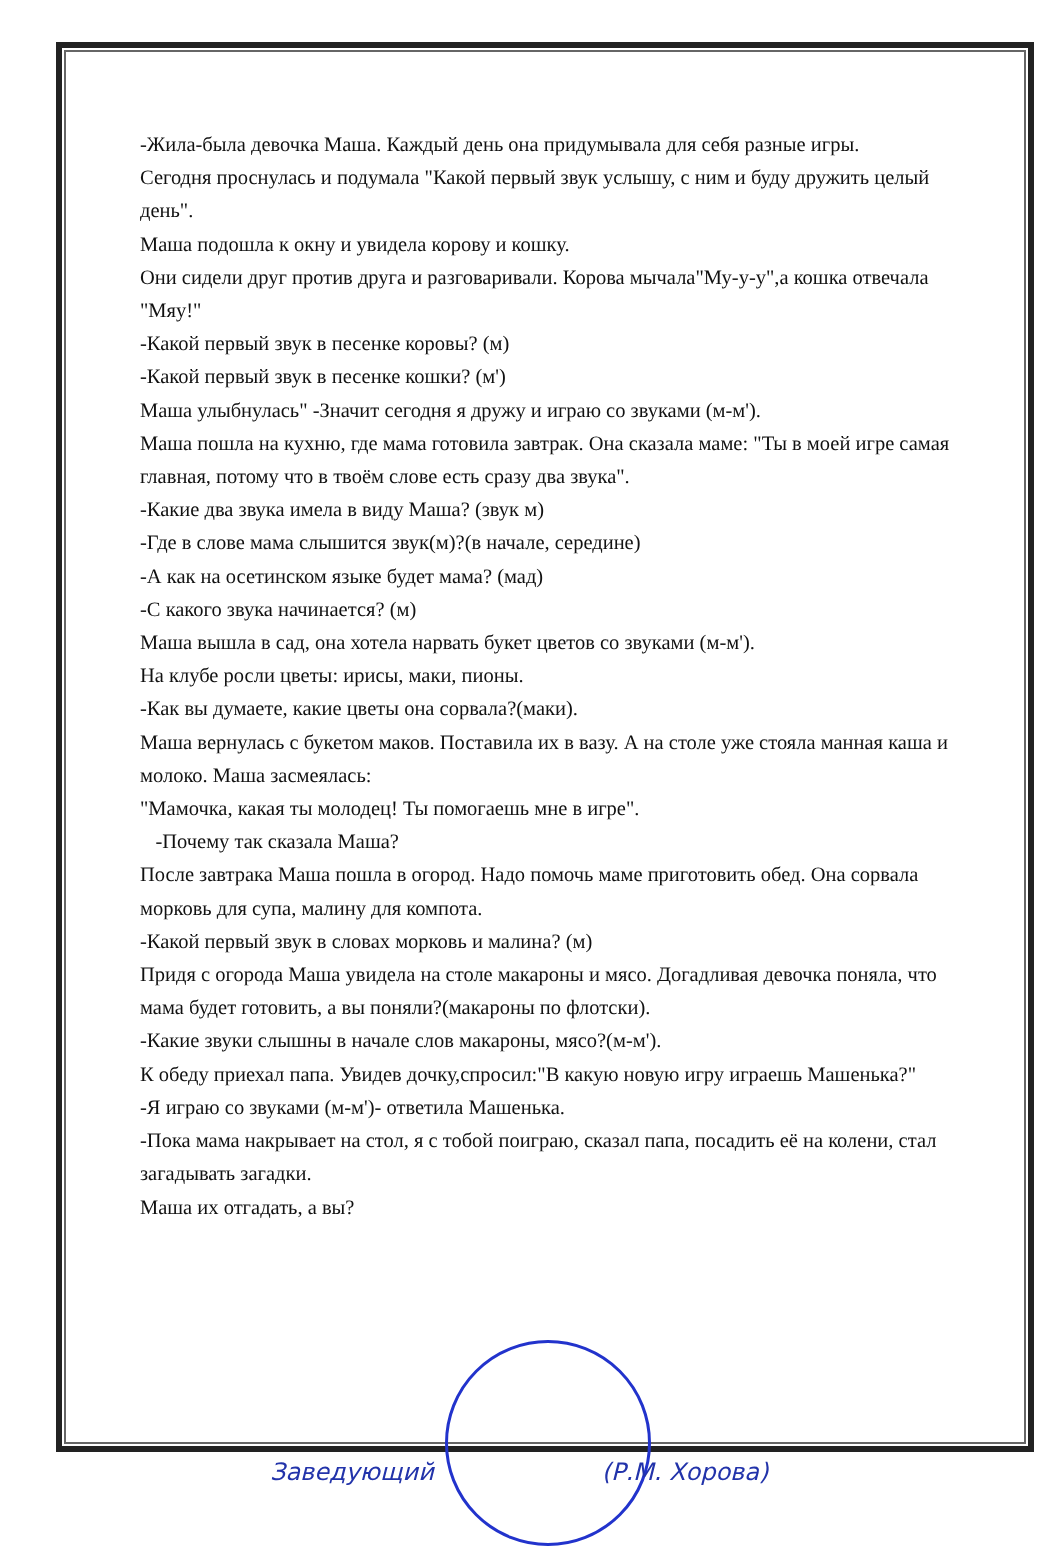-Жила-была девочка Маша. Каждый день она придумывала для себя разные игры.
Сегодня проснулась и подумала "Какой первый звук услышу, с ним и буду дружить целый день".
Маша подошла к окну и увидела корову и кошку.
Они сидели друг против друга и разговаривали. Корова мычала"Му-у-у",а кошка отвечала "Мяу!"
-Какой первый звук в песенке коровы? (м)
-Какой первый звук в песенке кошки? (м')
Маша улыбнулась" -Значит сегодня я дружу и играю со звуками (м-м').
Маша пошла на кухню, где мама готовила завтрак. Она сказала маме: "Ты в моей игре самая главная, потому что в твоём слове есть сразу два звука".
-Какие два звука имела в виду Маша? (звук м)
-Где в слове мама слышится звук(м)?(в начале, середине)
-А как на осетинском языке будет мама? (мад)
-С какого звука начинается? (м)
Маша вышла в сад, она хотела нарвать букет цветов со звуками (м-м').
На клубе росли цветы: ирисы, маки, пионы.
-Как вы думаете, какие цветы она сорвала?(маки).
Маша вернулась с букетом маков. Поставила их в вазу. А на столе уже стояла манная каша и молоко. Маша засмеялась:
"Мамочка, какая ты молодец! Ты помогаешь мне в игре".
-Почему так сказала Маша?
После завтрака Маша пошла в огород. Надо помочь маме приготовить обед. Она сорвала морковь для супа, малину для компота.
-Какой первый звук в словах морковь и малина? (м)
Придя с огорода Маша увидела на столе макароны и мясо. Догадливая девочка поняла, что мама будет готовить, а вы поняли?(макароны по флотски).
-Какие звуки слышны в начале слов макароны, мясо?(м-м').
К обеду приехал папа. Увидев дочку,спросил:"В какую новую игру играешь Машенька?"
-Я играю со звуками (м-м')- ответила Машенька.
-Пока мама накрывает на стол, я с тобой поиграю, сказал папа, посадить её на колени, стал загадывать загадки.
Маша их отгадать, а вы?
Заведующий (Р.М. Хорова)